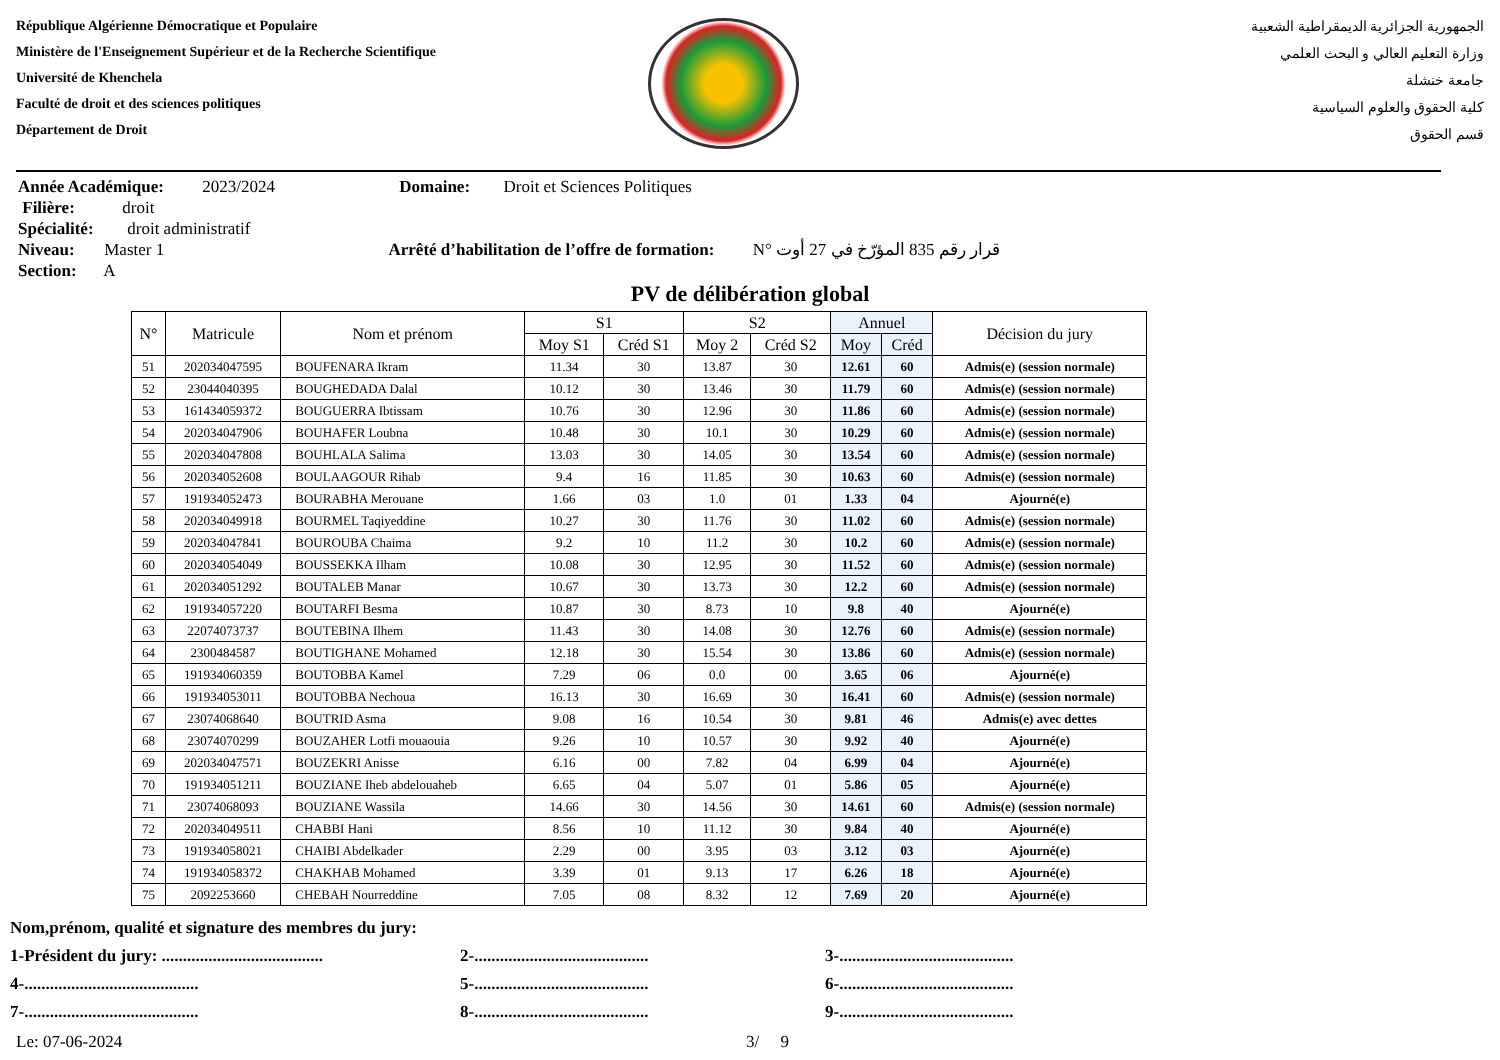République Algérienne Démocratique et Populaire
Ministère de l'Enseignement Supérieur et de la Recherche Scientifique
Université de Khenchela
Faculté de droit et des sciences politiques
Département de Droit
الجمهورية الجزائرية الديمقراطية الشعبية
وزارة التعليم العالي و البحث العلمي
جامعة خنشلة
كلية الحقوق والعلوم السياسية
قسم الحقوق
Année Académique: 2023/2024 Domaine: Droit et Sciences Politiques
Filière: droit
Spécialité: droit administratif
Niveau: Master 1 Arrêté d’habilitation de l’offre de formation: N° قرار رقم 835 المؤرّخ في 27 أوت
Section: A
PV de délibération global
| N° | Matricule | Nom et prénom | S1 | | S2 | | Annuel | | Décision du jury |
| --- | --- | --- | --- | --- | --- | --- | --- | --- | --- |
| | | | Moy S1 | Créd S1 | Moy 2 | Créd S2 | Moy | Créd | |
| 51 | 202034047595 | BOUFENARA Ikram | 11.34 | 30 | 13.87 | 30 | 12.61 | 60 | Admis(e) (session normale) |
| 52 | 23044040395 | BOUGHEDADA Dalal | 10.12 | 30 | 13.46 | 30 | 11.79 | 60 | Admis(e) (session normale) |
| 53 | 161434059372 | BOUGUERRA Ibtissam | 10.76 | 30 | 12.96 | 30 | 11.86 | 60 | Admis(e) (session normale) |
| 54 | 202034047906 | BOUHAFER Loubna | 10.48 | 30 | 10.1 | 30 | 10.29 | 60 | Admis(e) (session normale) |
| 55 | 202034047808 | BOUHLALA Salima | 13.03 | 30 | 14.05 | 30 | 13.54 | 60 | Admis(e) (session normale) |
| 56 | 202034052608 | BOULAAGOUR Rihab | 9.4 | 16 | 11.85 | 30 | 10.63 | 60 | Admis(e) (session normale) |
| 57 | 191934052473 | BOURABHA Merouane | 1.66 | 03 | 1.0 | 01 | 1.33 | 04 | Ajourné(e) |
| 58 | 202034049918 | BOURMEL Taqiyeddine | 10.27 | 30 | 11.76 | 30 | 11.02 | 60 | Admis(e) (session normale) |
| 59 | 202034047841 | BOUROUBA Chaima | 9.2 | 10 | 11.2 | 30 | 10.2 | 60 | Admis(e) (session normale) |
| 60 | 202034054049 | BOUSSEKKA Ilham | 10.08 | 30 | 12.95 | 30 | 11.52 | 60 | Admis(e) (session normale) |
| 61 | 202034051292 | BOUTALEB Manar | 10.67 | 30 | 13.73 | 30 | 12.2 | 60 | Admis(e) (session normale) |
| 62 | 191934057220 | BOUTARFI Besma | 10.87 | 30 | 8.73 | 10 | 9.8 | 40 | Ajourné(e) |
| 63 | 22074073737 | BOUTEBINA Ilhem | 11.43 | 30 | 14.08 | 30 | 12.76 | 60 | Admis(e) (session normale) |
| 64 | 2300484587 | BOUTIGHANE Mohamed | 12.18 | 30 | 15.54 | 30 | 13.86 | 60 | Admis(e) (session normale) |
| 65 | 191934060359 | BOUTOBBA Kamel | 7.29 | 06 | 0.0 | 00 | 3.65 | 06 | Ajourné(e) |
| 66 | 191934053011 | BOUTOBBA Nechoua | 16.13 | 30 | 16.69 | 30 | 16.41 | 60 | Admis(e) (session normale) |
| 67 | 23074068640 | BOUTRID Asma | 9.08 | 16 | 10.54 | 30 | 9.81 | 46 | Admis(e) avec dettes |
| 68 | 23074070299 | BOUZAHER Lotfi mouaouia | 9.26 | 10 | 10.57 | 30 | 9.92 | 40 | Ajourné(e) |
| 69 | 202034047571 | BOUZEKRI Anisse | 6.16 | 00 | 7.82 | 04 | 6.99 | 04 | Ajourné(e) |
| 70 | 191934051211 | BOUZIANE Iheb abdelouaheb | 6.65 | 04 | 5.07 | 01 | 5.86 | 05 | Ajourné(e) |
| 71 | 23074068093 | BOUZIANE Wassila | 14.66 | 30 | 14.56 | 30 | 14.61 | 60 | Admis(e) (session normale) |
| 72 | 202034049511 | CHABBI Hani | 8.56 | 10 | 11.12 | 30 | 9.84 | 40 | Ajourné(e) |
| 73 | 191934058021 | CHAIBI Abdelkader | 2.29 | 00 | 3.95 | 03 | 3.12 | 03 | Ajourné(e) |
| 74 | 191934058372 | CHAKHAB Mohamed | 3.39 | 01 | 9.13 | 17 | 6.26 | 18 | Ajourné(e) |
| 75 | 2092253660 | CHEBAH Nourreddine | 7.05 | 08 | 8.32 | 12 | 7.69 | 20 | Ajourné(e) |
Nom,prénom, qualité et signature des membres du jury:
1-Président du jury: ...................................... 2-......................................... 3-.........................................
4-......................................... 5-......................................... 6-.........................................
7-......................................... 8-......................................... 9-.........................................
Le: 07-06-2024 3/ 9